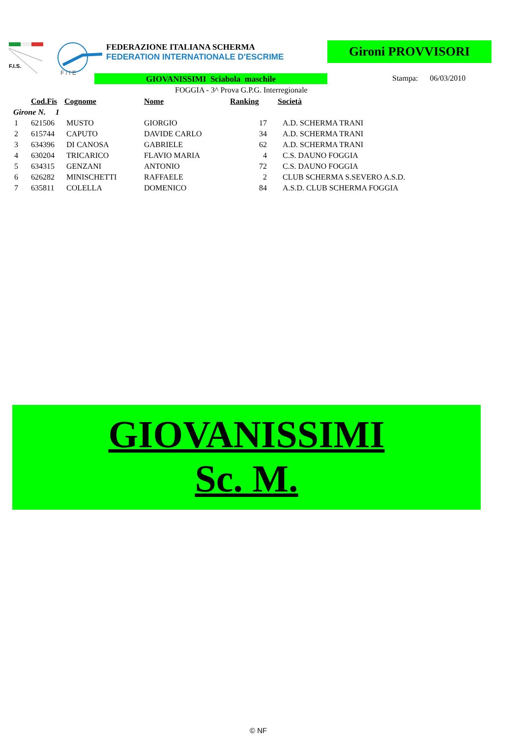F.I.S.
F / I E
FEDERAZIONE ITALIANA SCHERMA
FEDERATION INTERNATIONALE D'ESCRIME
Gironi PROVVISORI
GIOVANISSIMI Sciabola maschile Stampa: 06/03/2010
FOGGIA - 3^ Prova G.P.G. Interregionale
| | Cod.Fis | Cognome | Nome | Ranking | Società |
| --- | --- | --- | --- | --- | --- |
| Girone N. 1 | | | | | |
| 1 | 621506 | MUSTO | GIORGIO | 17 | A.D. SCHERMA TRANI |
| 2 | 615744 | CAPUTO | DAVIDE CARLO | 34 | A.D. SCHERMA TRANI |
| 3 | 634396 | DI CANOSA | GABRIELE | 62 | A.D. SCHERMA TRANI |
| 4 | 630204 | TRICARICO | FLAVIO MARIA | 4 | C.S. DAUNO FOGGIA |
| 5 | 634315 | GENZANI | ANTONIO | 72 | C.S. DAUNO FOGGIA |
| 6 | 626282 | MINISCHETTI | RAFFAELE | 2 | CLUB SCHERMA S.SEVERO A.S.D. |
| 7 | 635811 | COLELLA | DOMENICO | 84 | A.S.D. CLUB SCHERMA FOGGIA |
GIOVANISSIMI
Sc. M.
© NF